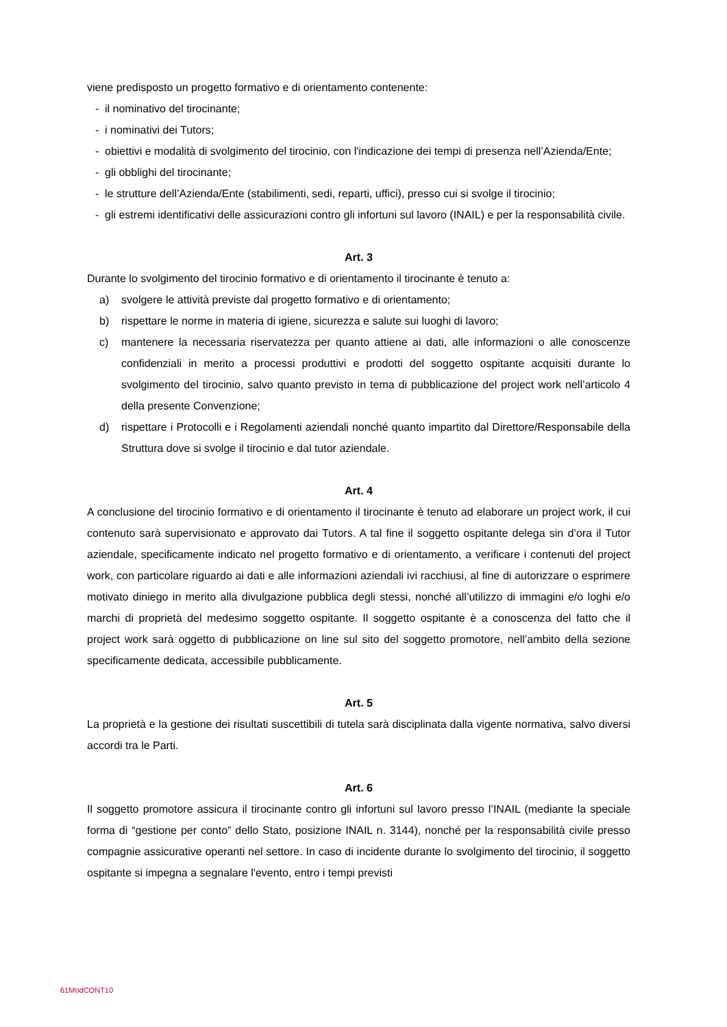viene predisposto un progetto formativo e di orientamento contenente:
- il nominativo del tirocinante;
- i nominativi dei Tutors;
- obiettivi e modalità di svolgimento del tirocinio, con l'indicazione dei tempi di presenza nell’Azienda/Ente;
- gli obblighi del tirocinante;
- le strutture dell’Azienda/Ente (stabilimenti, sedi, reparti, uffici), presso cui si svolge il tirocinio;
- gli estremi identificativi delle assicurazioni contro gli infortuni sul lavoro (INAIL) e per la responsabilità civile.
Art. 3
Durante lo svolgimento del tirocinio formativo e di orientamento il tirocinante è tenuto a:
a) svolgere le attività previste dal progetto formativo e di orientamento;
b) rispettare le norme in materia di igiene, sicurezza e salute sui luoghi di lavoro;
c) mantenere la necessaria riservatezza per quanto attiene ai dati, alle informazioni o alle conoscenze confidenziali in merito a processi produttivi e prodotti del soggetto ospitante acquisiti durante lo svolgimento del tirocinio, salvo quanto previsto in tema di pubblicazione del project work nell’articolo 4 della presente Convenzione;
d) rispettare i Protocolli e i Regolamenti aziendali nonché quanto impartito dal Direttore/Responsabile della Struttura dove si svolge il tirocinio e dal tutor aziendale.
Art. 4
A conclusione del tirocinio formativo e di orientamento il tirocinante è tenuto ad elaborare un project work, il cui contenuto sarà supervisionato e approvato dai Tutors. A tal fine il soggetto ospitante delega sin d’ora il Tutor aziendale, specificamente indicato nel progetto formativo e di orientamento, a verificare i contenuti del project work, con particolare riguardo ai dati e alle informazioni aziendali ivi racchiusi, al fine di autorizzare o esprimere motivato diniego in merito alla divulgazione pubblica degli stessi, nonché all’utilizzo di immagini e/o loghi e/o marchi di proprietà del medesimo soggetto ospitante. Il soggetto ospitante è a conoscenza del fatto che il project work sarà oggetto di pubblicazione on line sul sito del soggetto promotore, nell’ambito della sezione specificamente dedicata, accessibile pubblicamente.
Art. 5
La proprietà e la gestione dei risultati suscettibili di tutela sarà disciplinata dalla vigente normativa, salvo diversi accordi tra le Parti.
Art. 6
Il soggetto promotore assicura il tirocinante contro gli infortuni sul lavoro presso l’INAIL (mediante la speciale forma di “gestione per conto” dello Stato, posizione INAIL n. 3144), nonché per la responsabilità civile presso compagnie assicurative operanti nel settore. In caso di incidente durante lo svolgimento del tirocinio, il soggetto ospitante si impegna a segnalare l'evento, entro i tempi previsti
61ModCONT10